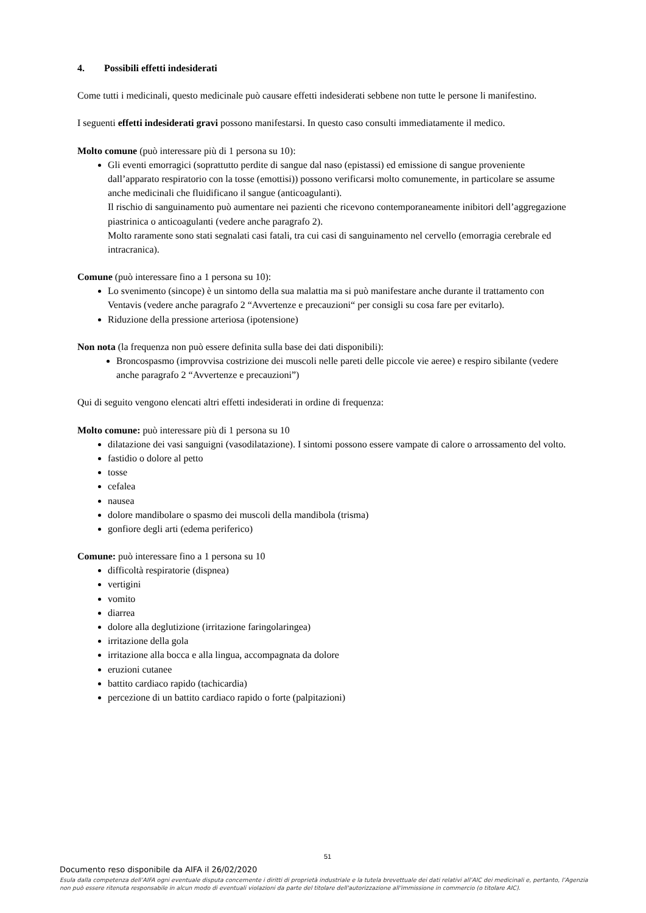4. Possibili effetti indesiderati
Come tutti i medicinali, questo medicinale può causare effetti indesiderati sebbene non tutte le persone li manifestino.
I seguenti effetti indesiderati gravi possono manifestarsi. In questo caso consulti immediatamente il medico.
Molto comune (può interessare più di 1 persona su 10):
Gli eventi emorragici (soprattutto perdite di sangue dal naso (epistassi) ed emissione di sangue proveniente dall’apparato respiratorio con la tosse (emottisi)) possono verificarsi molto comunemente, in particolare se assume anche medicinali che fluidificano il sangue (anticoagulanti).
Il rischio di sanguinamento può aumentare nei pazienti che ricevono contemporaneamente inibitori dell’aggregazione piastrinica o anticoagulanti (vedere anche paragrafo 2).
Molto raramente sono stati segnalati casi fatali, tra cui casi di sanguinamento nel cervello (emorragia cerebrale ed intracranica).
Comune (può interessare fino a 1 persona su 10):
Lo svenimento (sincope) è un sintomo della sua malattia ma si può manifestare anche durante il trattamento con Ventavis (vedere anche paragrafo 2 “Avvertenze e precauzioni“ per consigli su cosa fare per evitarlo).
Riduzione della pressione arteriosa (ipotensione)
Non nota (la frequenza non può essere definita sulla base dei dati disponibili):
Broncospasmo (improvvisa costrizione dei muscoli nelle pareti delle piccole vie aeree) e respiro sibilante (vedere anche paragrafo 2 “Avvertenze e precauzioni”)
Qui di seguito vengono elencati altri effetti indesiderati in ordine di frequenza:
Molto comune: può interessare più di 1 persona su 10
dilatazione dei vasi sanguigni (vasodilatazione). I sintomi possono essere vampate di calore o arrossamento del volto.
fastidio o dolore al petto
tosse
cefalea
nausea
dolore mandibolare o spasmo dei muscoli della mandibola (trisma)
gonfiore degli arti (edema periferico)
Comune: può interessare fino a 1 persona su 10
difficoltà respiratorie (dispnea)
vertigini
vomito
diarrea
dolore alla deglutizione (irritazione faringolaringea)
irritazione della gola
irritazione alla bocca e alla lingua, accompagnata da dolore
eruzioni cutanee
battito cardiaco rapido (tachicardia)
percezione di un battito cardiaco rapido o forte (palpitazioni)
51
Documento reso disponibile da AIFA il 26/02/2020
Esula dalla competenza dell’AIFA ogni eventuale disputa concernente i diritti di proprietà industriale e la tutela brevettuale dei dati relativi all’AIC dei medicinali e, pertanto, l’Agenzia non può essere ritenuta responsabile in alcun modo di eventuali violazioni da parte del titolare dell'autorizzazione all'immissione in commercio (o titolare AIC).